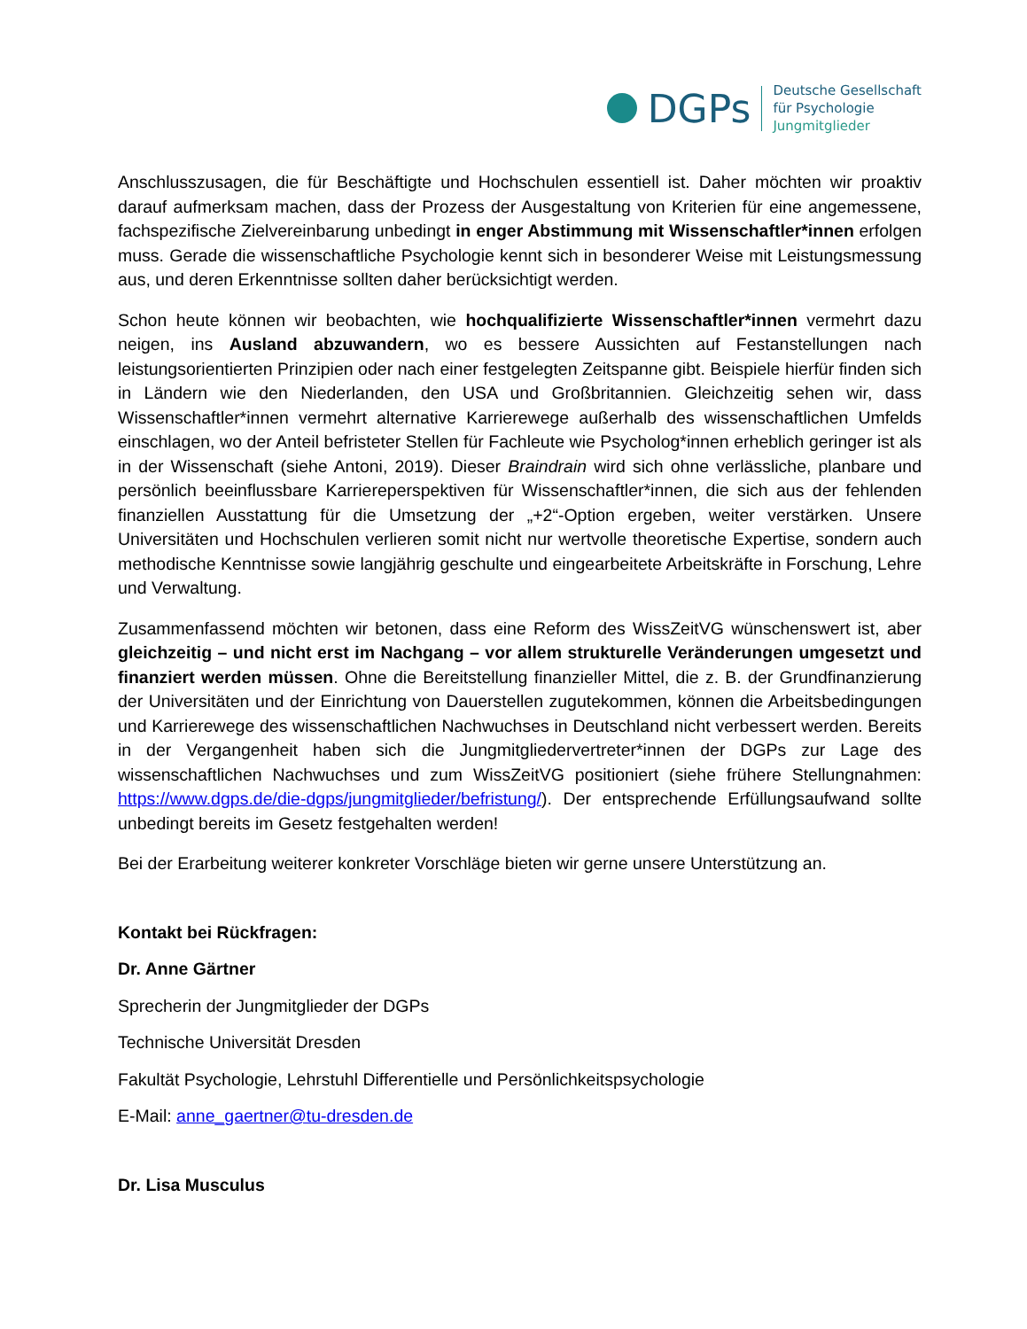DGPs
Deutsche Gesellschaft
für Psychologie
Jungmitglieder
Anschlusszusagen, die für Beschäftigte und Hochschulen essentiell ist. Daher möchten wir proaktiv darauf aufmerksam machen, dass der Prozess der Ausgestaltung von Kriterien für eine angemessene, fachspezifische Zielvereinbarung unbedingt in enger Abstimmung mit Wissenschaftler*innen erfolgen muss. Gerade die wissenschaftliche Psychologie kennt sich in besonderer Weise mit Leistungsmessung aus, und deren Erkenntnisse sollten daher berücksichtigt werden.
Schon heute können wir beobachten, wie hochqualifizierte Wissenschaftler*innen vermehrt dazu neigen, ins Ausland abzuwandern, wo es bessere Aussichten auf Festanstellungen nach leistungsorientierten Prinzipien oder nach einer festgelegten Zeitspanne gibt. Beispiele hierfür finden sich in Ländern wie den Niederlanden, den USA und Großbritannien. Gleichzeitig sehen wir, dass Wissenschaftler*innen vermehrt alternative Karrierewege außerhalb des wissenschaftlichen Umfelds einschlagen, wo der Anteil befristeter Stellen für Fachleute wie Psycholog*innen erheblich geringer ist als in der Wissenschaft (siehe Antoni, 2019). Dieser Braindrain wird sich ohne verlässliche, planbare und persönlich beeinflussbare Karriereperspektiven für Wissenschaftler*innen, die sich aus der fehlenden finanziellen Ausstattung für die Umsetzung der „+2“-Option ergeben, weiter verstärken. Unsere Universitäten und Hochschulen verlieren somit nicht nur wertvolle theoretische Expertise, sondern auch methodische Kenntnisse sowie langjährig geschulte und eingearbeitete Arbeitskräfte in Forschung, Lehre und Verwaltung.
Zusammenfassend möchten wir betonen, dass eine Reform des WissZeitVG wünschenswert ist, aber gleichzeitig – und nicht erst im Nachgang – vor allem strukturelle Veränderungen umgesetzt und finanziert werden müssen. Ohne die Bereitstellung finanzieller Mittel, die z. B. der Grundfinanzierung der Universitäten und der Einrichtung von Dauerstellen zugutekommen, können die Arbeitsbedingungen und Karrierewege des wissenschaftlichen Nachwuchses in Deutschland nicht verbessert werden. Bereits in der Vergangenheit haben sich die Jungmitgliedervertreter*innen der DGPs zur Lage des wissenschaftlichen Nachwuchses und zum WissZeitVG positioniert (siehe frühere Stellungnahmen: https://www.dgps.de/die-dgps/jungmitglieder/befristung/). Der entsprechende Erfüllungsaufwand sollte unbedingt bereits im Gesetz festgehalten werden!
Bei der Erarbeitung weiterer konkreter Vorschläge bieten wir gerne unsere Unterstützung an.
Kontakt bei Rückfragen:
Dr. Anne Gärtner
Sprecherin der Jungmitglieder der DGPs
Technische Universität Dresden
Fakultät Psychologie, Lehrstuhl Differentielle und Persönlichkeitspsychologie
E-Mail: anne_gaertner@tu-dresden.de
Dr. Lisa Musculus